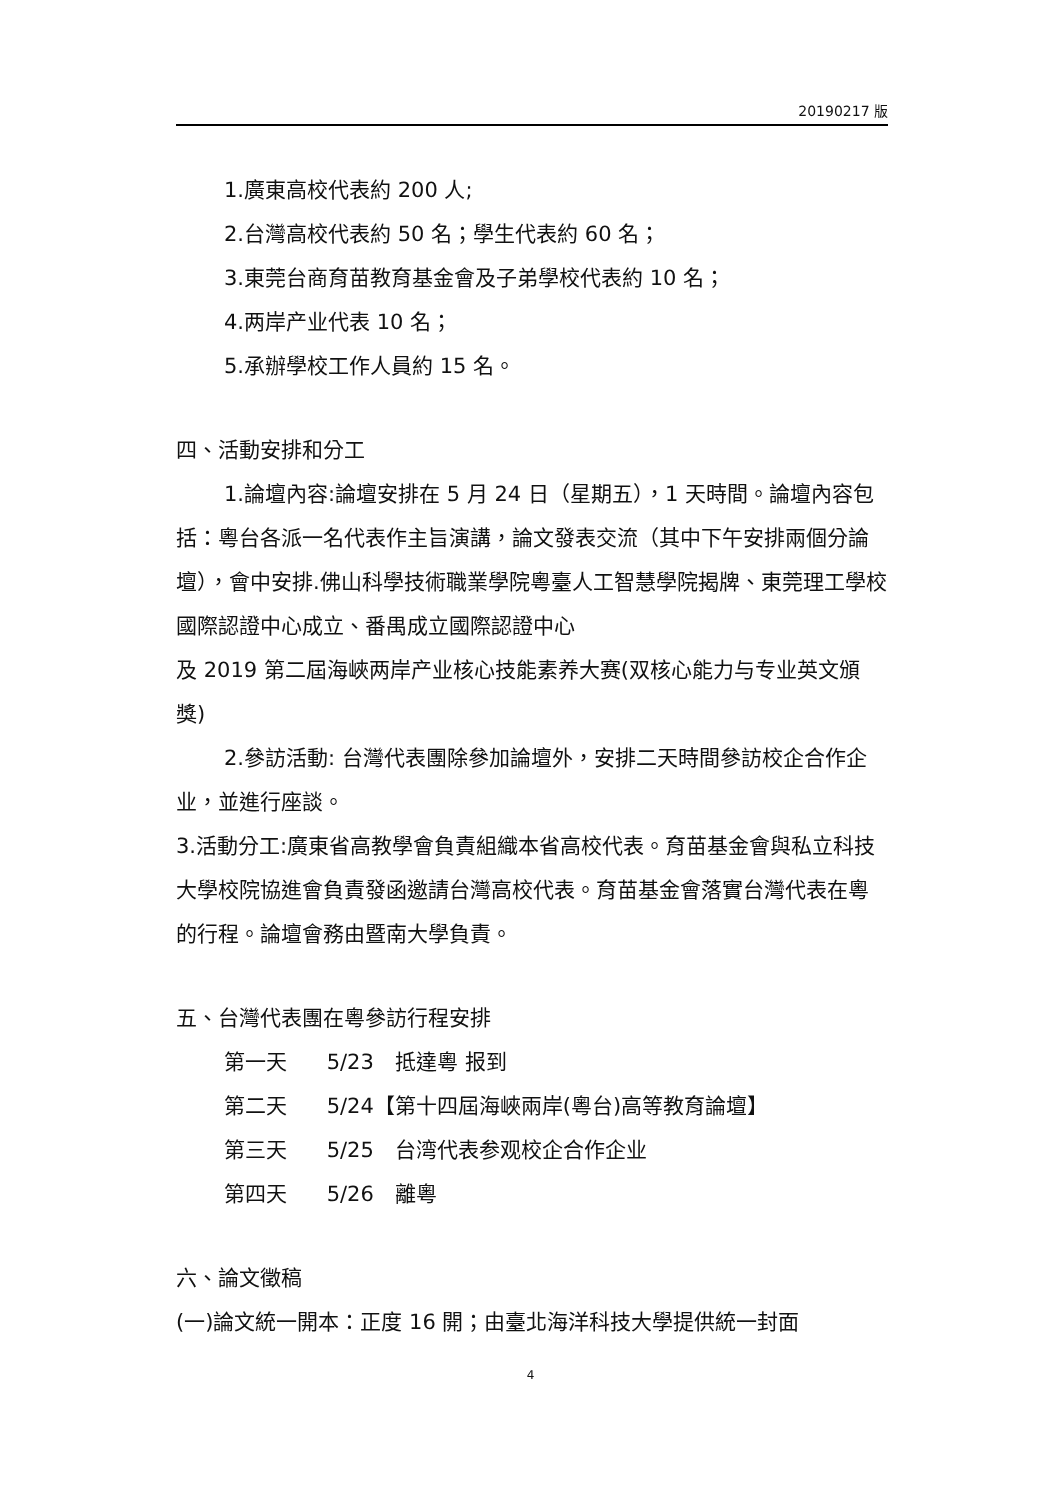20190217 版
1.廣東高校代表約 200 人;
2.台灣高校代表約 50 名；學生代表約 60 名；
3.東莞台商育苗教育基金會及子弟學校代表約 10 名；
4.两岸产业代表 10 名；
5.承辦學校工作人員約 15 名。
四、活動安排和分工
1.論壇內容:論壇安排在 5 月 24 日（星期五），1 天時間。論壇內容包括：粵台各派一名代表作主旨演講，論文發表交流（其中下午安排兩個分論壇），會中安排.佛山科學技術職業學院粵臺人工智慧學院揭牌、東莞理工學校國際認證中心成立、番禺成立國際認證中心
及 2019 第二屆海峽两岸产业核心技能素养大赛(双核心能力与专业英文頒獎)
2.參訪活動: 台灣代表團除參加論壇外，安排二天時間參訪校企合作企业，並進行座談。
3.活動分工:廣東省高教學會負責組織本省高校代表。育苗基金會與私立科技大學校院協進會負責發函邀請台灣高校代表。育苗基金會落實台灣代表在粵的行程。論壇會務由暨南大學負責。
五、台灣代表團在粵參訪行程安排
第一天 5/23　抵達粵 报到
第二天 5/24【第十四屆海峽兩岸(粵台)高等教育論壇】
第三天 5/25　台湾代表参观校企合作企业
第四天 5/26　離粵
六、論文徵稿
(一)論文統一開本：正度 16 開；由臺北海洋科技大學提供統一封面
4